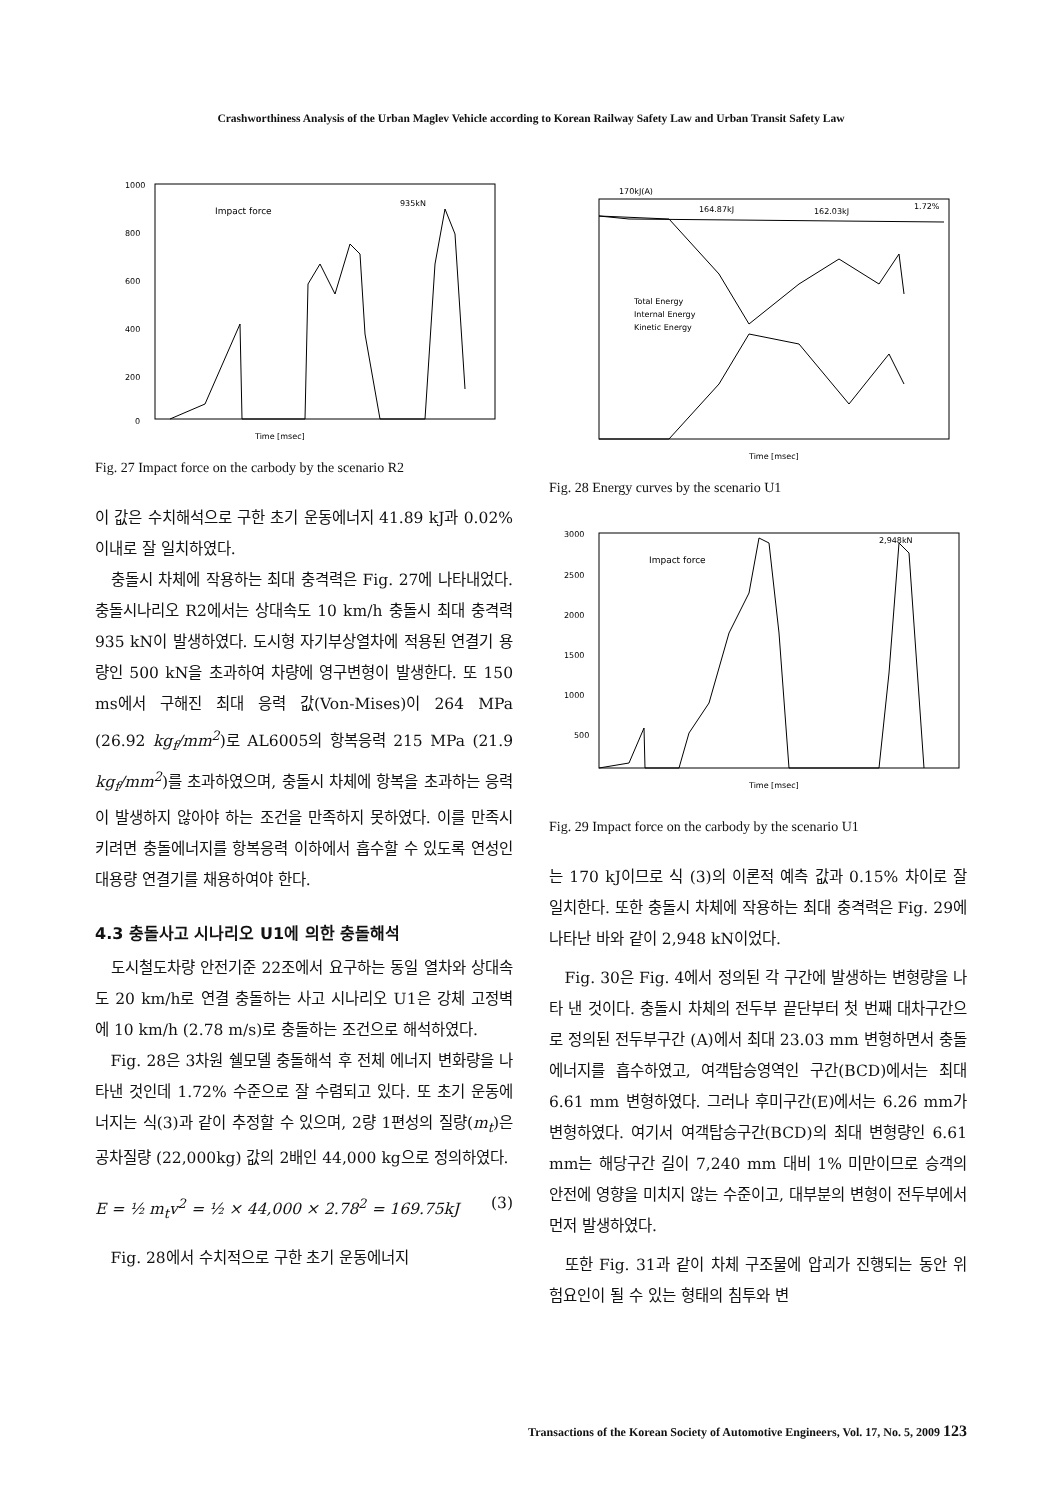Crashworthiness Analysis of the Urban Maglev Vehicle according to Korean Railway Safety Law and Urban Transit Safety Law
1000
800
600
400
200
0
Impact force
935kN
Time [msec]
Fig. 27 Impact force on the carbody by the scenario R2
이 값은 수치해석으로 구한 초기 운동에너지 41.89 kJ과 0.02% 이내로 잘 일치하였다.
충돌시 차체에 작용하는 최대 충격력은 Fig. 27에 나타내었다. 충돌시나리오 R2에서는 상대속도 10 km/h 충돌시 최대 충격력 935 kN이 발생하였다. 도시형 자기부상열차에 적용된 연결기 용량인 500 kN을 초과하여 차량에 영구변형이 발생한다. 또 150 ms에서 구해진 최대 응력 값(Von-Mises)이 264 MPa (26.92 kg<sub>f</sub>/mm<sup>2</sup>)로 AL6005의 항복응력 215 MPa (21.9 kg<sub>f</sub>/mm<sup>2</sup>)를 초과하였으며, 충돌시 차체에 항복을 초과하는 응력이 발생하지 않아야 하는 조건을 만족하지 못하였다. 이를 만족시키려면 충돌에너지를 항복응력 이하에서 흡수할 수 있도록 연성인 대용량 연결기를 채용하여야 한다.
4.3 충돌사고 시나리오 U1에 의한 충돌해석
도시철도차량 안전기준 22조에서 요구하는 동일 열차와 상대속도 20 km/h로 연결 충돌하는 사고 시나리오 U1은 강체 고정벽에 10 km/h (2.78 m/s)로 충돌하는 조건으로 해석하였다.
Fig. 28은 3차원 쉘모델 충돌해석 후 전체 에너지 변화량을 나타낸 것인데 1.72% 수준으로 잘 수렴되고 있다. 또 초기 운동에너지는 식(3)과 같이 추정할 수 있으며, 2량 1편성의 질량(m<sub>t</sub>)은 공차질량 (22,000kg) 값의 2배인 44,000 kg으로 정의하였다.
E = ½ m<sub>t</sub>v<sup>2</sup> = ½ × 44,000 × 2.78<sup>2</sup> = 169.75kJ (3)
Fig. 28에서 수치적으로 구한 초기 운동에너지
170kJ(A)
164.87kJ
162.03kJ
1.72%
Total Energy
Internal Energy
Kinetic Energy
Time [msec]
Fig. 28 Energy curves by the scenario U1
3000
2500
2000
1500
1000
500
Impact force
2,948kN
Time [msec]
Fig. 29 Impact force on the carbody by the scenario U1
는 170 kJ이므로 식 (3)의 이론적 예측 값과 0.15% 차이로 잘 일치한다. 또한 충돌시 차체에 작용하는 최대 충격력은 Fig. 29에 나타난 바와 같이 2,948 kN이었다.
Fig. 30은 Fig. 4에서 정의된 각 구간에 발생하는 변형량을 나타 낸 것이다. 충돌시 차체의 전두부 끝단부터 첫 번째 대차구간으로 정의된 전두부구간 (A)에서 최대 23.03 mm 변형하면서 충돌에너지를 흡수하였고, 여객탑승영역인 구간(BCD)에서는 최대 6.61 mm 변형하였다. 그러나 후미구간(E)에서는 6.26 mm가 변형하였다. 여기서 여객탑승구간(BCD)의 최대 변형량인 6.61 mm는 해당구간 길이 7,240 mm 대비 1% 미만이므로 승객의 안전에 영향을 미치지 않는 수준이고, 대부분의 변형이 전두부에서 먼저 발생하였다.
또한 Fig. 31과 같이 차체 구조물에 압괴가 진행되는 동안 위험요인이 될 수 있는 형태의 침투와 변
Transactions of the Korean Society of Automotive Engineers, Vol. 17, No. 5, 2009 123